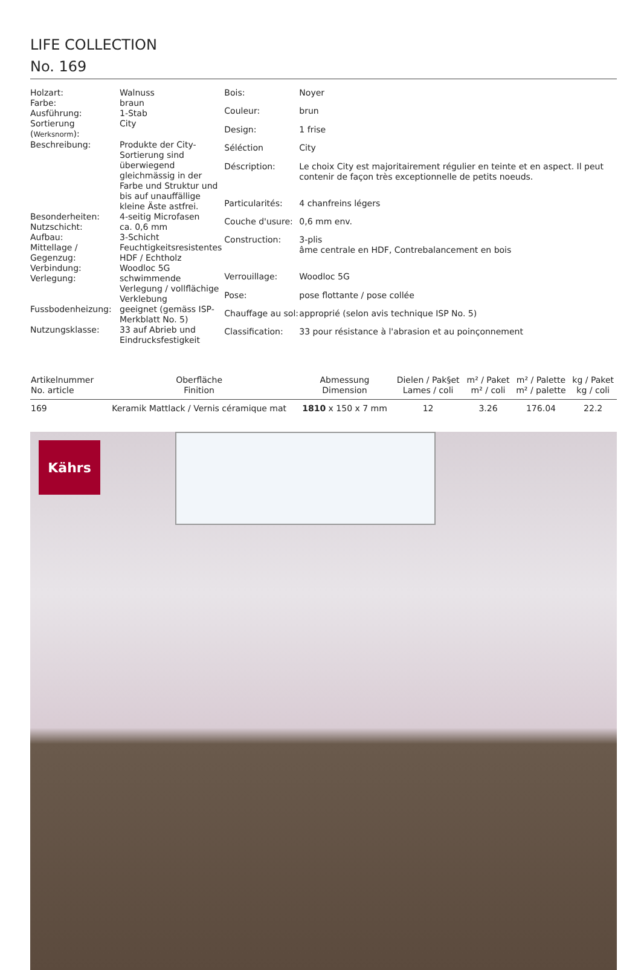LIFE COLLECTION
No. 169
| Holzart: | Walnuss |
| Farbe: | braun |
| Ausführung: | 1-Stab |
| Sortierung ( Werksnorm ): | City |
| Beschreibung: | Produkte der City-Sortierung sind überwiegend gleichmässig in der Farbe und Struktur und bis auf unauffällige kleine Äste astfrei. |
| Besonderheiten: | 4-seitig Microfasen |
| Nutzschicht: | ca. 0,6 mm |
| Aufbau: | 3-Schicht |
| Mittellage / Gegenzug: | Feuchtigkeitsresistentes HDF / Echtholz |
| Verbindung: | Woodloc 5G |
| Verlegung: | schwimmende Verlegung / vollflächige Verklebung |
| Fussbodenheizung: | geeignet (gemäss ISP-Merkblatt No. 5) |
| Nutzungsklasse: | 33 auf Abrieb und Eindrucksfestigkeit |
| Bois: | Noyer |
| Couleur: | brun |
| Design: | 1 frise |
| Séléction | City |
| Déscription: | Le choix City est majoritairement régulier en teinte et en aspect. Il peut contenir de façon très exceptionnelle de petits noeuds. |
| Particularités: | 4 chanfreins légers |
| Couche d'usure: | 0,6 mm env. |
| Construction: | 3-plis âme centrale en HDF, Contrebalancement en bois |
| Verrouillage: | Woodloc 5G |
| Pose: | pose flottante / pose collée |
| Chauffage au sol: | approprié (selon avis technique ISP No. 5) |
| Classification: | 33 pour résistance à l'abrasion et au poinçonnement |
| Artikelnummer No. article | Oberfläche Finition | Abmessung Dimension | Dielen / Pak§et Lames / coli | m² / Paket m² / coli | m² / Palette m² / palette | kg / Paket kg / coli |
| --- | --- | --- | --- | --- | --- | --- |
| 169 | Keramik Mattlack / Vernis céramique mat | 1810 x 150 x 7 mm | 12 | 3.26 | 176.04 | 22.2 |
Kährs